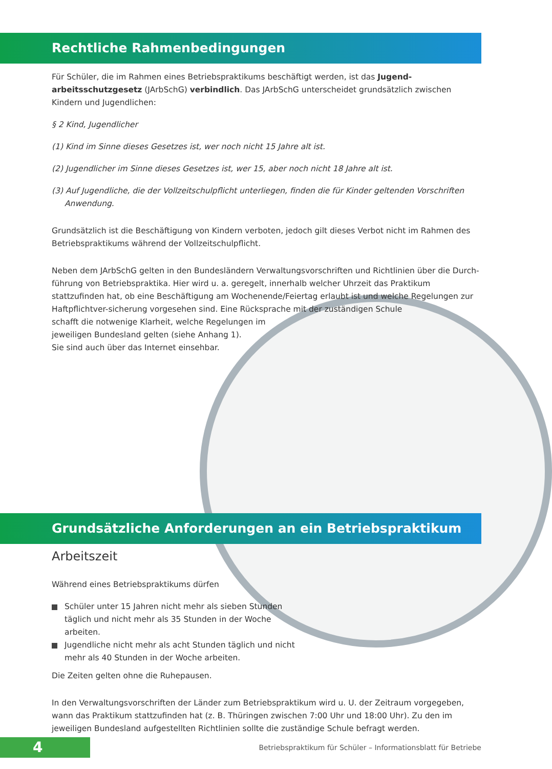Rechtliche Rahmenbedingungen
Für Schüler, die im Rahmen eines Betriebspraktikums beschäftigt werden, ist das Jugend-arbeitsschutzgesetz (JArbSchG) verbindlich. Das JArbSchG unterscheidet grundsätzlich zwischen Kindern und Jugendlichen:
§ 2 Kind, Jugendlicher
(1) Kind im Sinne dieses Gesetzes ist, wer noch nicht 15 Jahre alt ist.
(2) Jugendlicher im Sinne dieses Gesetzes ist, wer 15, aber noch nicht 18 Jahre alt ist.
(3) Auf Jugendliche, die der Vollzeitschulpflicht unterliegen, finden die für Kinder geltenden Vorschriften Anwendung.
Grundsätzlich ist die Beschäftigung von Kindern verboten, jedoch gilt dieses Verbot nicht im Rahmen des Betriebspraktikums während der Vollzeitschulpflicht.
Neben dem JArbSchG gelten in den Bundesländern Verwaltungsvorschriften und Richtlinien über die Durch-führung von Betriebspraktika. Hier wird u. a. geregelt, innerhalb welcher Uhrzeit das Praktikum stattzufinden hat, ob eine Beschäftigung am Wochenende/Feiertag erlaubt ist und welche Regelungen zur Haftpflichtver-sicherung vorgesehen sind. Eine Rücksprache mit der zuständigen Schule
schafft die notwenige Klarheit, welche Regelungen im
jeweiligen Bundesland gelten (siehe Anhang 1).
Sie sind auch über das Internet einsehbar.
Grundsätzliche Anforderungen an ein Betriebspraktikum
Arbeitszeit
Während eines Betriebspraktikums dürfen
Schüler unter 15 Jahren nicht mehr als sieben Stunden täglich und nicht mehr als 35 Stunden in der Woche arbeiten.
Jugendliche nicht mehr als acht Stunden täglich und nicht mehr als 40 Stunden in der Woche arbeiten.
Die Zeiten gelten ohne die Ruhepausen.
In den Verwaltungsvorschriften der Länder zum Betriebspraktikum wird u. U. der Zeitraum vorgegeben, wann das Praktikum stattzufinden hat (z. B. Thüringen zwischen 7:00 Uhr und 18:00 Uhr). Zu den im jeweiligen Bundesland aufgestellten Richtlinien sollte die zuständige Schule befragt werden.
4
Betriebspraktikum für Schüler – Informationsblatt für Betriebe